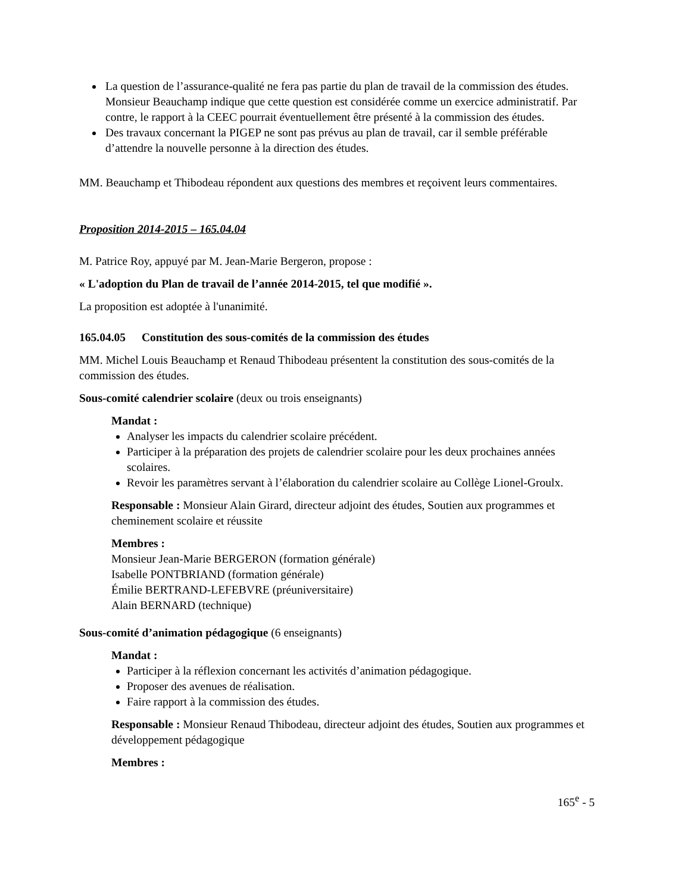La question de l’assurance-qualité ne fera pas partie du plan de travail de la commission des études. Monsieur Beauchamp indique que cette question est considérée comme un exercice administratif. Par contre, le rapport à la CEEC pourrait éventuellement être présenté à la commission des études.
Des travaux concernant la PIGEP ne sont pas prévus au plan de travail, car il semble préférable d’attendre la nouvelle personne à la direction des études.
MM. Beauchamp et Thibodeau répondent aux questions des membres et reçoivent leurs commentaires.
Proposition 2014-2015 – 165.04.04
M. Patrice Roy, appuyé par M. Jean-Marie Bergeron, propose :
« L'adoption du Plan de travail de l’année 2014-2015, tel que modifié ».
La proposition est adoptée à l'unanimité.
165.04.05 Constitution des sous-comités de la commission des études
MM. Michel Louis Beauchamp et Renaud Thibodeau présentent la constitution des sous-comités de la commission des études.
Sous-comité calendrier scolaire (deux ou trois enseignants)
Mandat :
Analyser les impacts du calendrier scolaire précédent.
Participer à la préparation des projets de calendrier scolaire pour les deux prochaines années scolaires.
Revoir les paramètres servant à l’élaboration du calendrier scolaire au Collège Lionel-Groulx.
Responsable : Monsieur Alain Girard, directeur adjoint des études, Soutien aux programmes et cheminement scolaire et réussite
Membres :
Monsieur Jean-Marie BERGERON (formation générale)
Isabelle PONTBRIAND (formation générale)
Émilie BERTRAND-LEFEBVRE (préuniversitaire)
Alain BERNARD (technique)
Sous-comité d’animation pédagogique (6 enseignants)
Mandat :
Participer à la réflexion concernant les activités d’animation pédagogique.
Proposer des avenues de réalisation.
Faire rapport à la commission des études.
Responsable : Monsieur Renaud Thibodeau, directeur adjoint des études, Soutien aux programmes et développement pédagogique
Membres :
165<sup>e</sup> - 5